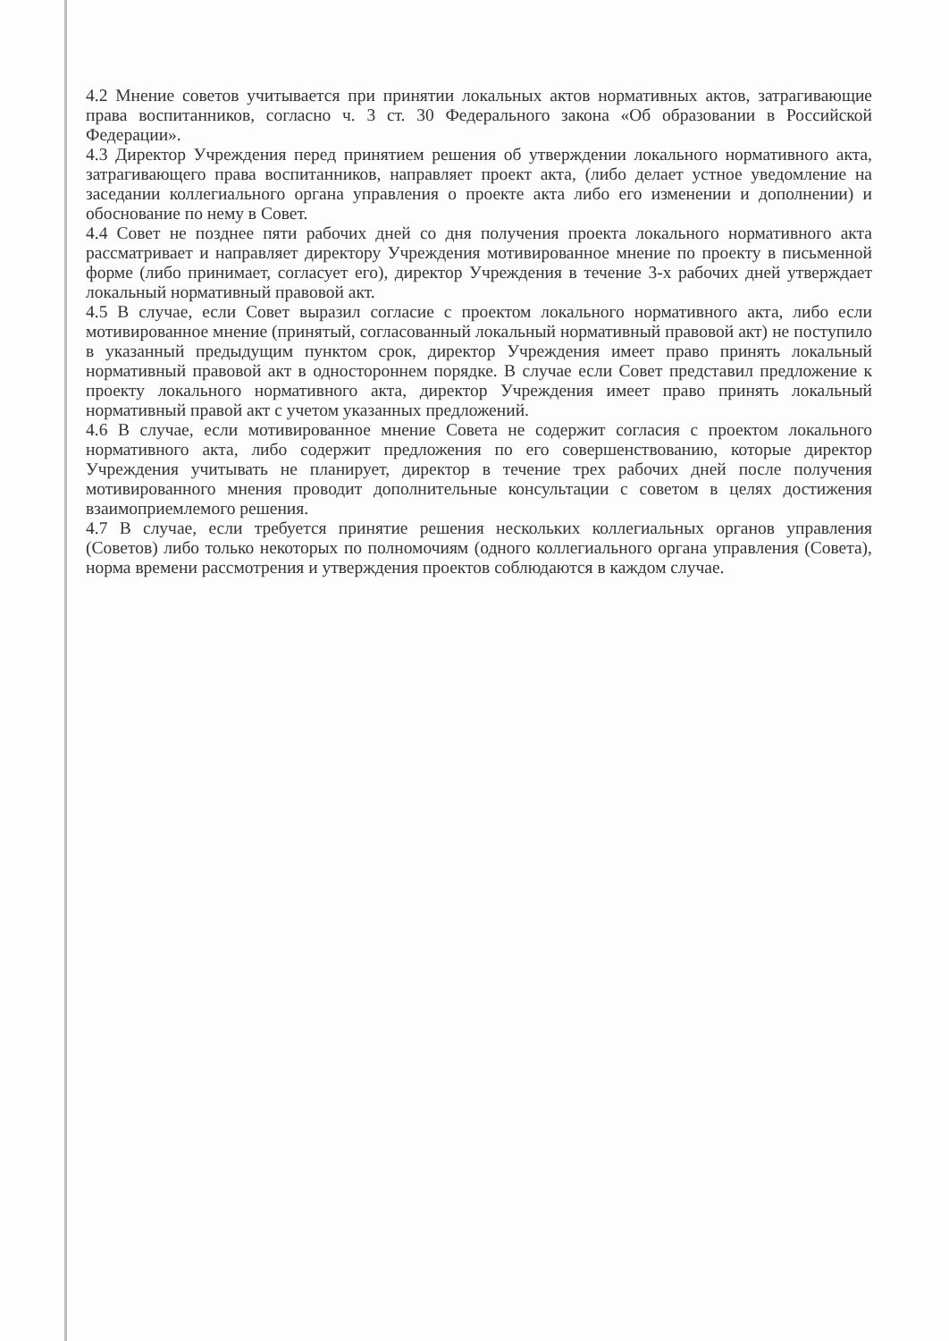4.2 Мнение советов учитывается при принятии локальных актов нормативных актов, затрагивающие права воспитанников, согласно ч. 3 ст. 30 Федерального закона «Об образовании в Российской Федерации».
4.3 Директор Учреждения перед принятием решения об утверждении локального нормативного акта, затрагивающего права воспитанников, направляет проект акта, (либо делает устное уведомление на заседании коллегиального органа управления о проекте акта либо его изменении и дополнении) и обоснование по нему в Совет.
4.4 Совет не позднее пяти рабочих дней со дня получения проекта локального нормативного акта рассматривает и направляет директору Учреждения мотивированное мнение по проекту в письменной форме (либо принимает, согласует его), директор Учреждения в течение 3-х рабочих дней утверждает локальный нормативный правовой акт.
4.5 В случае, если Совет выразил согласие с проектом локального нормативного акта, либо если мотивированное мнение (принятый, согласованный локальный нормативный правовой акт) не поступило в указанный предыдущим пунктом срок, директор Учреждения имеет право принять локальный нормативный правовой акт в одностороннем порядке. В случае если Совет представил предложение к проекту локального нормативного акта, директор Учреждения имеет право принять локальный нормативный правой акт с учетом указанных предложений.
4.6 В случае, если мотивированное мнение Совета не содержит согласия с проектом локального нормативного акта, либо содержит предложения по его совершенствованию, которые директор Учреждения учитывать не планирует, директор в течение трех рабочих дней после получения мотивированного мнения проводит дополнительные консультации с советом в целях достижения взаимоприемлемого решения.
4.7 В случае, если требуется принятие решения нескольких коллегиальных органов управления (Советов) либо только некоторых по полномочиям (одного коллегиального органа управления (Совета), норма времени рассмотрения и утверждения проектов соблюдаются в каждом случае.